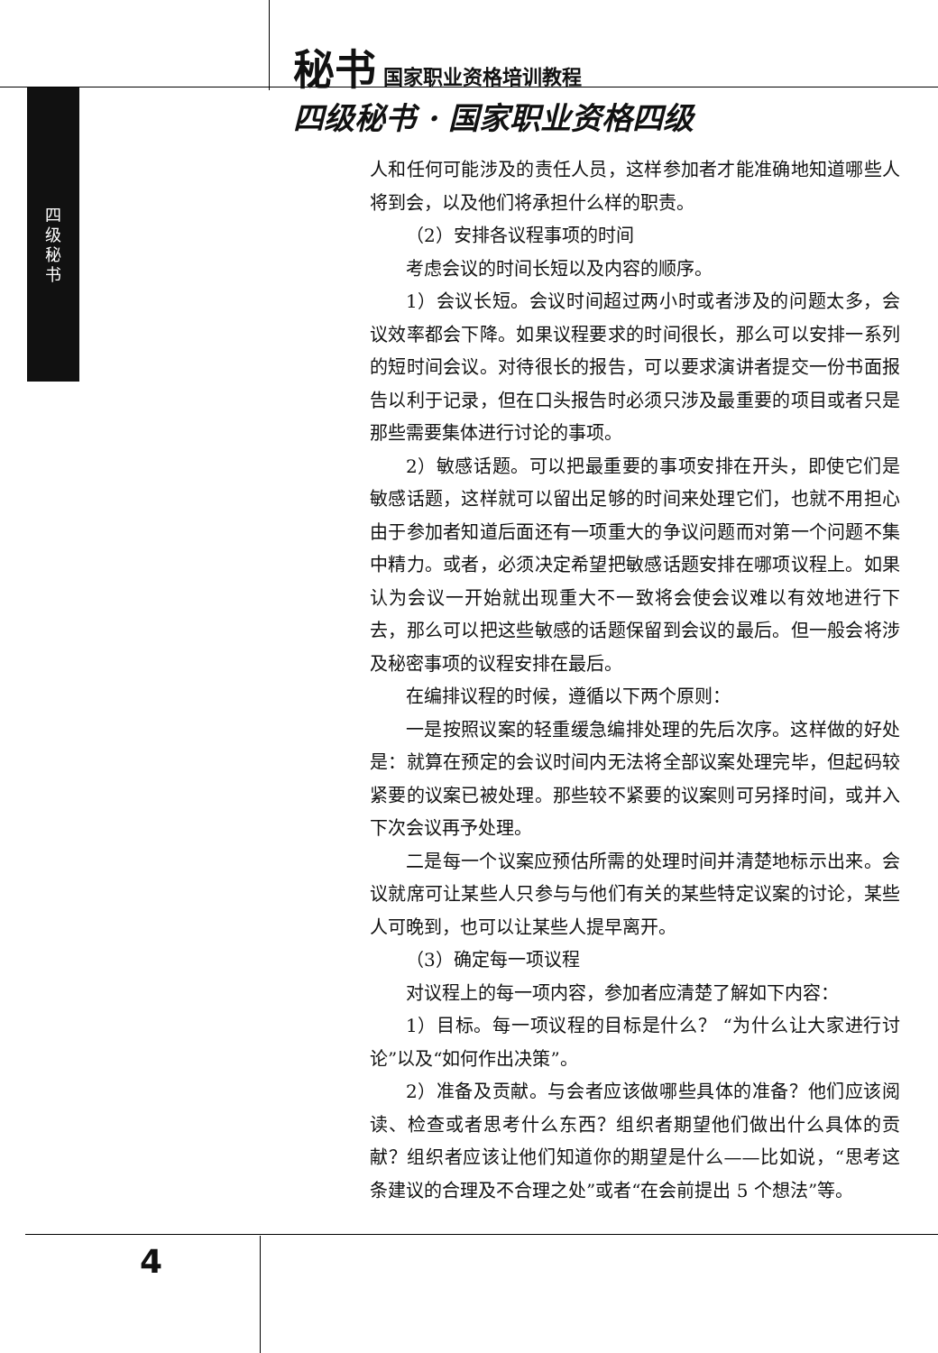秘书 国家职业资格培训教程
四级秘书 · 国家职业资格四级
四 级 秘 书
人和任何可能涉及的责任人员，这样参加者才能准确地知道哪些人将到会，以及他们将承担什么样的职责。
（2）安排各议程事项的时间
考虑会议的时间长短以及内容的顺序。
1）会议长短。会议时间超过两小时或者涉及的问题太多，会议效率都会下降。如果议程要求的时间很长，那么可以安排一系列的短时间会议。对待很长的报告，可以要求演讲者提交一份书面报告以利于记录，但在口头报告时必须只涉及最重要的项目或者只是那些需要集体进行讨论的事项。
2）敏感话题。可以把最重要的事项安排在开头，即使它们是敏感话题，这样就可以留出足够的时间来处理它们，也就不用担心由于参加者知道后面还有一项重大的争议问题而对第一个问题不集中精力。或者，必须决定希望把敏感话题安排在哪项议程上。如果认为会议一开始就出现重大不一致将会使会议难以有效地进行下去，那么可以把这些敏感的话题保留到会议的最后。但一般会将涉及秘密事项的议程安排在最后。
在编排议程的时候，遵循以下两个原则：
一是按照议案的轻重缓急编排处理的先后次序。这样做的好处是：就算在预定的会议时间内无法将全部议案处理完毕，但起码较紧要的议案已被处理。那些较不紧要的议案则可另择时间，或并入下次会议再予处理。
二是每一个议案应预估所需的处理时间并清楚地标示出来。会议就席可让某些人只参与与他们有关的某些特定议案的讨论，某些人可晚到，也可以让某些人提早离开。
（3）确定每一项议程
对议程上的每一项内容，参加者应清楚了解如下内容：
1）目标。每一项议程的目标是什么？ “为什么让大家进行讨论”以及“如何作出决策”。
2）准备及贡献。与会者应该做哪些具体的准备？他们应该阅读、检查或者思考什么东西？组织者期望他们做出什么具体的贡献？组织者应该让他们知道你的期望是什么——比如说，“思考这条建议的合理及不合理之处”或者“在会前提出 5 个想法”等。
4